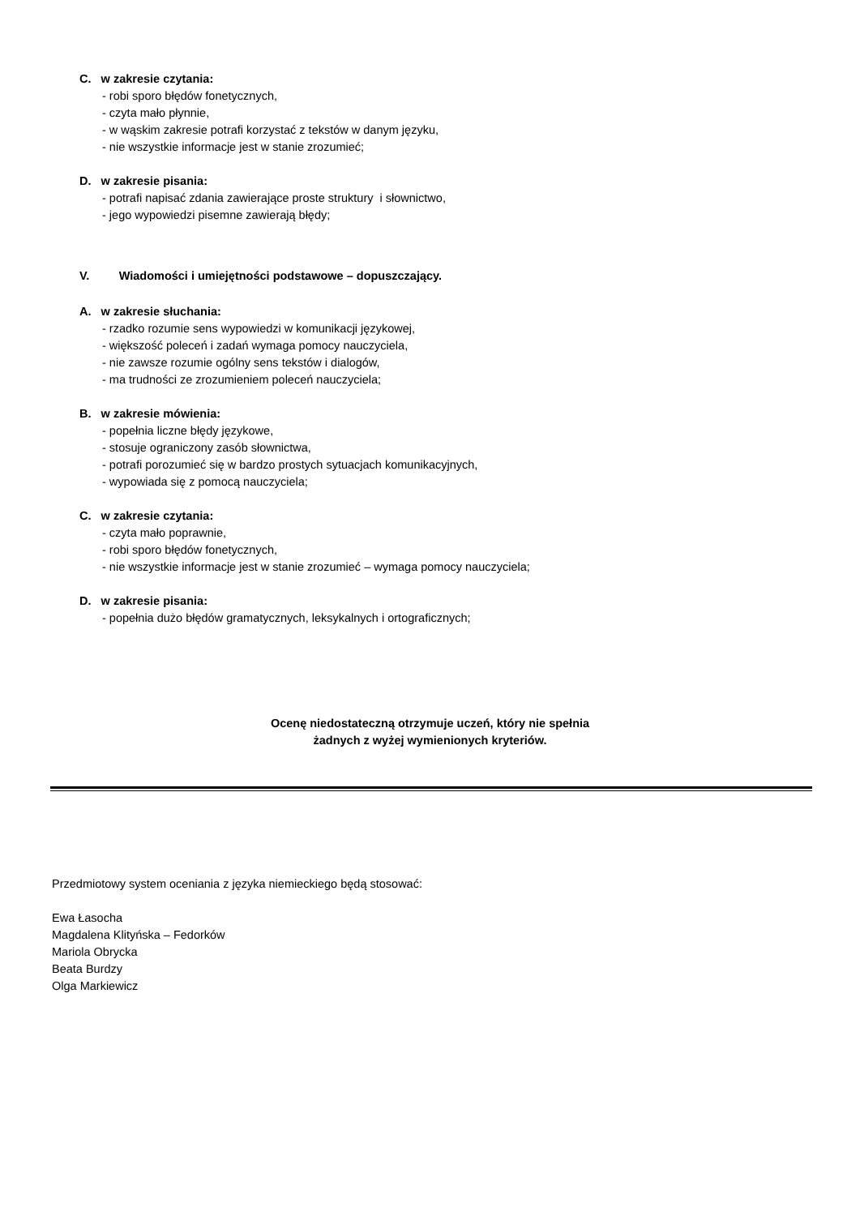C. w zakresie czytania:
- robi sporo błędów fonetycznych,
- czyta mało płynnie,
- w wąskim zakresie potrafi korzystać z tekstów w danym języku,
- nie wszystkie informacje jest w stanie zrozumieć;
D. w zakresie pisania:
- potrafi napisać zdania zawierające proste struktury i słownictwo,
- jego wypowiedzi pisemne zawierają błędy;
V. Wiadomości i umiejętności podstawowe – dopuszczający.
A. w zakresie słuchania:
- rzadko rozumie sens wypowiedzi w komunikacji językowej,
- większość poleceń i zadań wymaga pomocy nauczyciela,
- nie zawsze rozumie ogólny sens tekstów i dialogów,
- ma trudności ze zrozumieniem poleceń nauczyciela;
B. w zakresie mówienia:
- popełnia liczne błędy językowe,
- stosuje ograniczony zasób słownictwa,
- potrafi porozumieć się w bardzo prostych sytuacjach komunikacyjnych,
- wypowiada się z pomocą nauczyciela;
C. w zakresie czytania:
- czyta mało poprawnie,
- robi sporo błędów fonetycznych,
- nie wszystkie informacje jest w stanie zrozumieć – wymaga pomocy nauczyciela;
D. w zakresie pisania:
- popełnia dużo błędów gramatycznych, leksykalnych i ortograficznych;
Ocenę niedostateczną otrzymuje uczeń, który nie spełnia
żadnych z wyżej wymienionych kryteriów.
Przedmiotowy system oceniania z języka niemieckiego będą stosować:
Ewa Łasocha
Magdalena Klityńska – Fedorków
Mariola Obrycka
Beata Burdzy
Olga Markiewicz